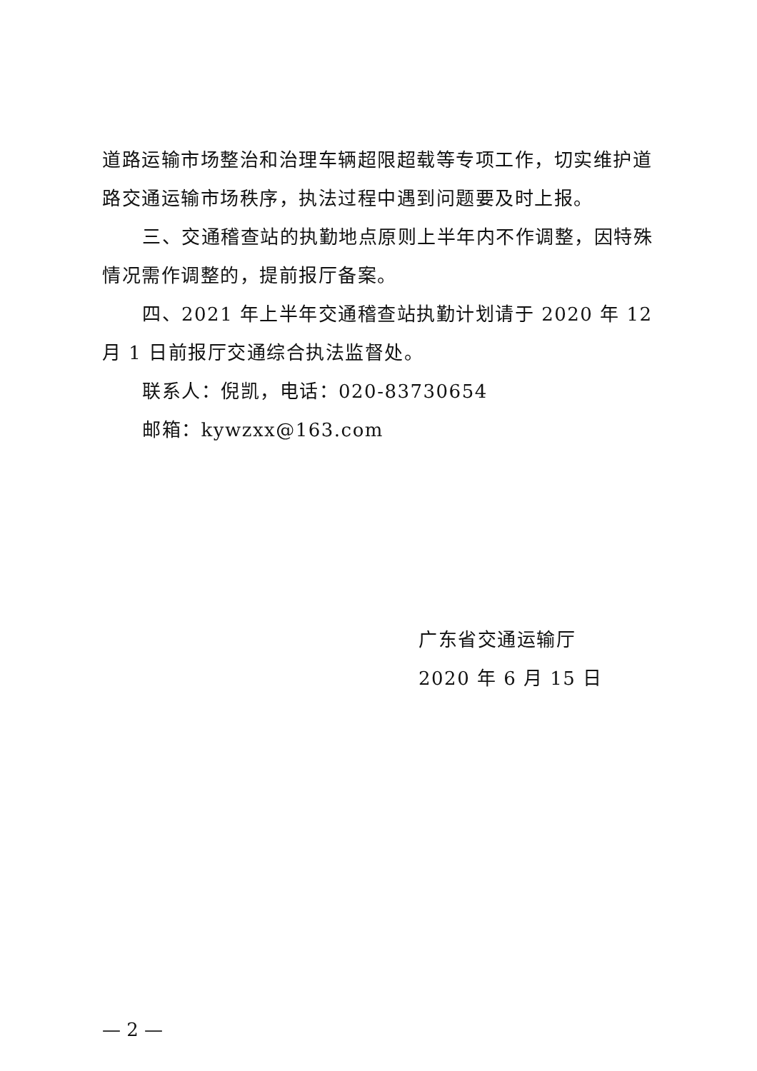道路运输市场整治和治理车辆超限超载等专项工作，切实维护道路交通运输市场秩序，执法过程中遇到问题要及时上报。
三、交通稽查站的执勤地点原则上半年内不作调整，因特殊情况需作调整的，提前报厅备案。
四、2021 年上半年交通稽查站执勤计划请于 2020 年 12 月 1 日前报厅交通综合执法监督处。
联系人：倪凯，电话：020-83730654
邮箱：kywzxx@163.com
广东省交通运输厅
2020 年 6 月 15 日
— 2 —